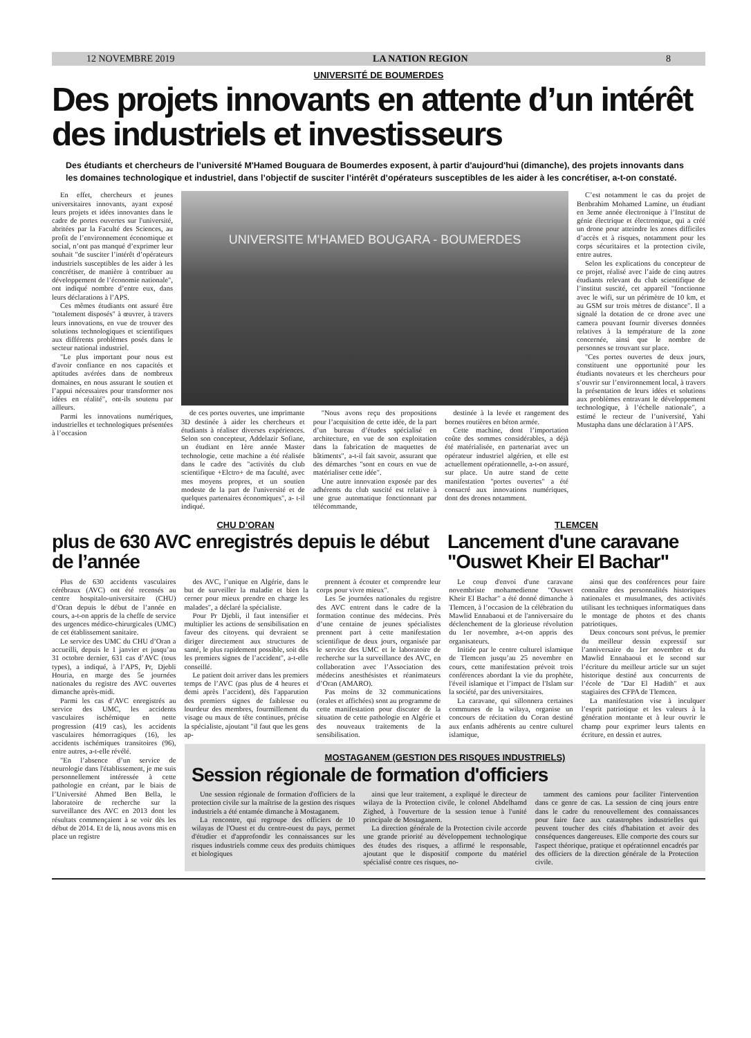12 NOVEMBRE 2019 LA NATION REGION 8
UNIVERSITÉ DE BOUMERDES
Des projets innovants en attente d’un intérêt des industriels et investisseurs
Des étudiants et chercheurs de l’université M'Hamed Bouguara de Boumerdes exposent, à partir d'aujourd'hui (dimanche), des projets innovants dans les domaines technologique et industriel, dans l’objectif de susciter l’intérêt d’opérateurs susceptibles de les aider à les concrétiser, a-t-on constaté.
En effet, chercheurs et jeunes universitaires innovants, ayant exposé leurs projets et idées innovantes dans le cadre de portes ouvertes sur l'université, abritées par la Faculté des Sciences, au profit de l’environnement économique et social, n’ont pas manqué d’exprimer leur souhait "de susciter l’intérêt d’opérateurs industriels susceptibles de les aider à les concrétiser, de manière à contribuer au développement de l’économie nationale", ont indiqué nombre d’entre eux, dans leurs déclarations à l’APS.
Ces mêmes étudiants ont assuré être "totalement disposés" à œuvrer, à travers leurs innovations, en vue de trouver des solutions technologiques et scientifiques aux différents problèmes posés dans le secteur national industriel.
"Le plus important pour nous est d'avoir confiance en nos capacités et aptitudes avérées dans de nombreux domaines, en nous assurant le soutien et l’appui nécessaires pour transformer nos idées en réalité", ont-ils soutenu par ailleurs.
Parmi les innovations numériques, industrielles et technologiques présentées à l’occasion
UNIVERSITE M'HAMED BOUGARA - BOUMERDES
de ces portes ouvertes, une imprimante 3D destinée à aider les chercheurs et étudiants à réaliser diverses expériences. Selon son concepteur, Addelazir Sofiane, un étudiant en 1ère année Master technologie, cette machine a été réalisée dans le cadre des "activités du club scientifique +Elctro+ de ma faculté, avec mes moyens propres, et un soutien modeste de la part de l'université et de quelques partenaires économiques", a- t-il indiqué.
"Nous avons reçu des propositions pour l’acquisition de cette idée, de la part d’un bureau d’études spécialisé en architecture, en vue de son exploitation dans la fabrication de maquettes de bâtiments", a-t-il fait savoir, assurant que des démarches "sont en cours en vue de matérialiser cette idée".
Une autre innovation exposée par des adhérents du club suscité est relative à une grue automatique fonctionnant par télécommande,
destinée à la levée et rangement des bornes routières en béton armée.
Cette machine, dont l’importation coûte des sommes considérables, a déjà été matérialisée, en partenariat avec un opérateur industriel algérien, et elle est actuellement opérationnelle, a-t-on assuré, sur place. Un autre stand de cette manifestation "portes ouvertes" a été consacré aux innovations numériques, dont des drones notamment.
C’est notamment le cas du projet de Benbrahim Mohamed Lamine, un étudiant en 3eme année électronique à l’Institut de génie électrique et électronique, qui a créé un drone pour atteindre les zones difficiles d’accès et à risques, notamment pour les corps sécuritaires et la protection civile, entre autres.
Selon les explications du concepteur de ce projet, réalisé avec l’aide de cinq autres étudiants relevant du club scientifique de l’institut suscité, cet appareil "fonctionne avec le wifi, sur un périmètre de 10 km, et au GSM sur trois mètres de distance". Il a signalé la dotation de ce drone avec une camera pouvant fournir diverses données relatives à la température de la zone concernée, ainsi que le nombre de personnes se trouvant sur place.
"Ces portes ouvertes de deux jours, constituent une opportunité pour les étudiants novateurs et les chercheurs pour s’ouvrir sur l’environnement local, à travers la présentation de leurs idées et solutions aux problèmes entravant le développement technologique, à l’échelle nationale", a estimé le recteur de l’université, Yahi Mustapha dans une déclaration à l’APS.
CHU D’ORAN
plus de 630 AVC enregistrés depuis le début de l’année
TLEMCEN
Lancement d'une caravane "Ouswet Kheir El Bachar"
Plus de 630 accidents vasculaires cérébraux (AVC) ont été recensés au centre hospitalo-universitaire (CHU) d’Oran depuis le début de l’année en cours, a-t-on appris de la cheffe de service des urgences médico-chirurgicales (UMC) de cet établissement sanitaire.
Le service des UMC du CHU d’Oran a accueilli, depuis le 1 janvier et jusqu’au 31 octobre dernier, 631 cas d’AVC (tous types), a indiqué, à l’APS, Pr, Djebli Houria, en marge des 5e journées nationales du registre des AVC ouvertes dimanche après-midi.
Parmi les cas d’AVC enregistrés au service des UMC, les accidents vasculaires ischémique en nette progression (419 cas), les accidents vasculaires hémorragiques (16), les accidents ischémiques transitoires (96), entre autres, a-t-elle révélé.
"En l’absence d’un service de neurologie dans l'établissement, je me suis personnellement intéressée à cette pathologie en créant, par le biais de l’Université Ahmed Ben Bella, le laboratoire de recherche sur la surveillance des AVC en 2013 dont les résultats commençaient à se voir dès les début de 2014. Et de là, nous avons mis en place un registre
des AVC, l’unique en Algérie, dans le but de surveiller la maladie et bien la cerner pour mieux prendre en charge les malades", a déclaré la spécialiste.
Pour Pr Djebli, il faut intensifier et multiplier les actions de sensibilisation en faveur des citoyens. qui devraient se diriger directement aux structures de santé, le plus rapidement possible, soit dès les premiers signes de l’accident", a-t-elle conseillé.
Le patient doit arriver dans les premiers temps de l’AVC (pas plus de 4 heures et demi après l’accident), dès l'apparution des premiers signes de faiblesse ou lourdeur des membres, fourmillement du visage ou maux de tête continues, précise la spécialiste, ajoutant "il faut que les gens ap-
prennent à écouter et comprendre leur corps pour vivre mieux".
Les 5e journées nationales du registre des AVC entrent dans le cadre de la formation continue des médecins. Près d’une centaine de jeunes spécialistes prennent part à cette manifestation scientifique de deux jours, organisée par le service des UMC et le laboratoire de recherche sur la surveillance des AVC, en collaboration avec l’Association des médecins anesthésistes et réanimateurs d’Oran (AMARO).
Pas moins de 32 communications (orales et affichées) sont au programme de cette manifestation pour discuter de la situation de cette pathologie en Algérie et des nouveaux traitements de la sensibilisation.
Le coup d'envoi d'une caravane novembriste mohamedienne "Ouswet Kheir El Bachar" a été donné dimanche à Tlemcen, à l’occasion de la célébration du Mawlid Ennabaoui et de l'anniversaire du déclenchement de la glorieuse révolution du 1er novembre, a-t-on appris des organisateurs.
Initiée par le centre culturel islamique de Tlemcen jusqu’au 25 novembre en cours, cette manifestation prévoit trois conférences abordant la vie du prophète, l'éveil islamique et l’impact de l'Islam sur la société, par des universitaires.
La caravane, qui sillonnera certaines communes de la wilaya, organise un concours de récitation du Coran destiné aux enfants adhérents au centre culturel islamique,
ainsi que des conférences pour faire connaître des personnalités historiques nationales et musulmanes, des activités utilisant les techniques informatiques dans le montage de photos et des chants patriotiques.
Deux concours sont prévus, le premier du meilleur dessin expressif sur l’anniversaire du 1er novembre et du Mawlid Ennabaoui et le second sur l’écriture du meilleur article sur un sujet historique destiné aux concurrents de l’école de "Dar El Hadith" et aux stagiaires des CFPA de Tlemcen.
La manifestation vise à inculquer l’esprit patriotique et les valeurs à la génération montante et à leur ouvrir le champ pour exprimer leurs talents en écriture, en dessin et autres.
MOSTAGANEM (GESTION DES RISQUES INDUSTRIELS)
Session régionale de formation d'officiers
Une session régionale de formation d'officiers de la protection civile sur la maîtrise de la gestion des risques industriels a été entamée dimanche à Mostaganem.
La rencontre, qui regroupe des officiers de 10 wilayas de l'Ouest et du centre-ouest du pays, permet d'étudier et d'approfondir les connaissances sur les risques industriels comme ceux des produits chimiques et biologiques
ainsi que leur traitement, a expliqué le directeur de wilaya de la Protection civile, le colonel Abdelhamd Zighed, à l'ouverture de la session tenue à l'unité principale de Mostaganem.
La direction générale de la Protection civile accorde une grande priorité au développement technologique des études des risques, a affirmé le responsable, ajoutant que le dispositif comporte du matériel spécialisé contre ces risques, no-
tamment des camions pour faciliter l'intervention dans ce genre de cas. La session de cinq jours entre dans le cadre du renouvellement des connaissances pour faire face aux catastrophes industrielles qui peuvent toucher des cités d'habitation et avoir des conséquences dangereuses. Elle comporte des cours sur l'aspect théorique, pratique et opérationnel encadrés par des officiers de la direction générale de la Protection civile.